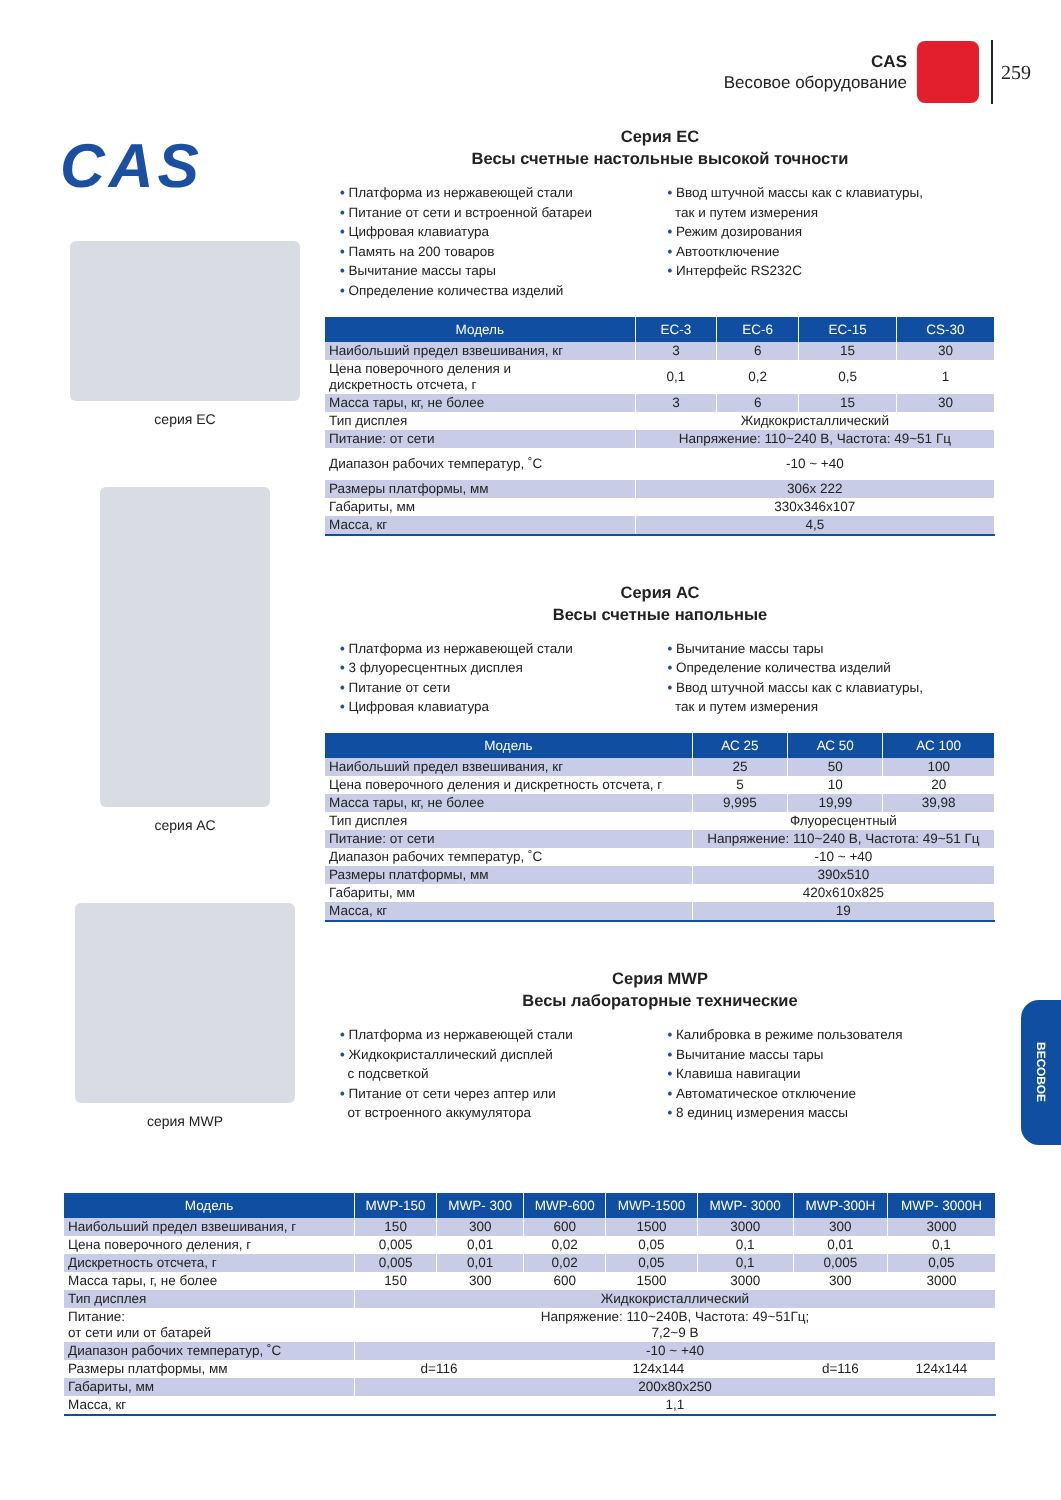CAS
Весовое оборудование
259
CAS
серия EC
серия АС
серия MWP
Серия ЕС
Весы счетные настольные высокой точности
Платформа из нержавеющей стали
Питание от сети и встроенной батареи
Цифровая клавиатура
Память на 200 товаров
Вычитание массы тары
Определение количества изделий
Ввод штучной массы как с клавиатуры,
так и путем измерения
Режим дозирования
Автоотключение
Интерфейс RS232C
| Модель | ЕС-3 | ЕС-6 | ЕС-15 | CS-30 |
| --- | --- | --- | --- | --- |
| Наибольший предел взвешивания, кг | 3 | 6 | 15 | 30 |
| Цена поверочного деления и дискретность отсчета, г | 0,1 | 0,2 | 0,5 | 1 |
| Масса тары, кг, не более | 3 | 6 | 15 | 30 |
| Тип дисплея | Жидкокристаллический | | | |
| Питание: от сети | Напряжение: 110~240 В, Частота: 49~51 Гц | | | |
| Диапазон рабочих температур, ˚С | -10 ~ +40 | | | |
| Размеры платформы, мм | 306x 222 | | | |
| Габариты, мм | 330x346x107 | | | |
| Масса, кг | 4,5 | | | |
Серия АС
Весы счетные напольные
Платформа из нержавеющей стали
3 флуоресцентных дисплея
Питание от сети
Цифровая клавиатура
Вычитание массы тары
Определение количества изделий
Ввод штучной массы как с клавиатуры,
так и путем измерения
| Модель | АС 25 | АС 50 | АС 100 |
| --- | --- | --- | --- |
| Наибольший предел взвешивания, кг | 25 | 50 | 100 |
| Цена поверочного деления и дискретность отсчета, г | 5 | 10 | 20 |
| Масса тары, кг, не более | 9,995 | 19,99 | 39,98 |
| Тип дисплея | Флуоресцентный | | |
| Питание: от сети | Напряжение: 110~240 В, Частота: 49~51 Гц | | |
| Диапазон рабочих температур, ˚С | -10 ~ +40 | | |
| Размеры платформы, мм | 390x510 | | |
| Габариты, мм | 420x610x825 | | |
| Масса, кг | 19 | | |
Серия MWP
Весы лабораторные технические
Платформа из нержавеющей стали
Жидкокристаллический дисплей
с подсветкой
Питание от сети через аптер или
от встроенного аккумулятора
Калибровка в режиме пользователя
Вычитание массы тары
Клавиша навигации
Автоматическое отключение
8 единиц измерения массы
| Модель | MWP-150 | MWP- 300 | MWP-600 | MWP-1500 | MWP- 3000 | MWP-300H | MWP- 3000H |
| --- | --- | --- | --- | --- | --- | --- | --- |
| Наибольший предел взвешивания, г | 150 | 300 | 600 | 1500 | 3000 | 300 | 3000 |
| Цена поверочного деления, г | 0,005 | 0,01 | 0,02 | 0,05 | 0,1 | 0,01 | 0,1 |
| Дискретность отсчета, г | 0,005 | 0,01 | 0,02 | 0,05 | 0,1 | 0,005 | 0,05 |
| Масса тары, г, не более | 150 | 300 | 600 | 1500 | 3000 | 300 | 3000 |
| Тип дисплея | Жидкокристаллический | | | | | | |
| Питание: от сети или от батарей | Напряжение: 110~240В, Частота: 49~51Гц; 7,2~9 В | | | | | | |
| Диапазон рабочих температур, ˚С | -10 ~ +40 | | | | | | |
| Размеры платформы, мм | d=116 | | 124x144 | | | d=116 | 124x144 |
| Габариты, мм | 200x80x250 | | | | | | |
| Масса, кг | 1,1 | | | | | | |
ВЕСОВОЕ